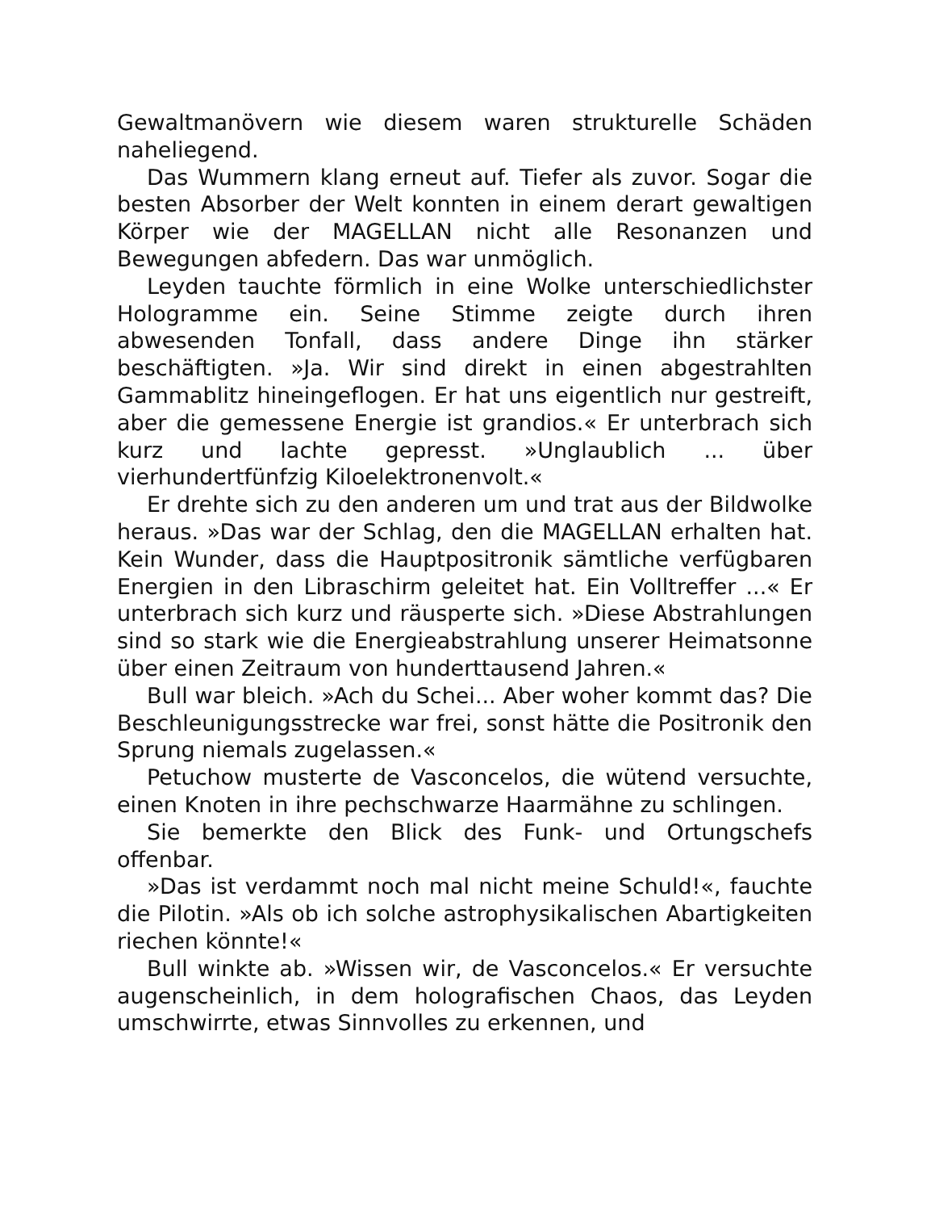Gewaltmanövern wie diesem waren strukturelle Schäden naheliegend.
Das Wummern klang erneut auf. Tiefer als zuvor. Sogar die besten Absorber der Welt konnten in einem derart gewaltigen Körper wie der MAGELLAN nicht alle Resonanzen und Bewegungen abfedern. Das war unmöglich.
Leyden tauchte förmlich in eine Wolke unterschiedlichster Hologramme ein. Seine Stimme zeigte durch ihren abwesenden Tonfall, dass andere Dinge ihn stärker beschäftigten. »Ja. Wir sind direkt in einen abgestrahlten Gammablitz hineingeflogen. Er hat uns eigentlich nur gestreift, aber die gemessene Energie ist grandios.« Er unterbrach sich kurz und lachte gepresst. »Unglaublich ... über vierhundertfünfzig Kiloelektronenvolt.«
Er drehte sich zu den anderen um und trat aus der Bildwolke heraus. »Das war der Schlag, den die MAGELLAN erhalten hat. Kein Wunder, dass die Hauptpositronik sämtliche verfügbaren Energien in den Libraschirm geleitet hat. Ein Volltreffer ...« Er unterbrach sich kurz und räusperte sich. »Diese Abstrahlungen sind so stark wie die Energieabstrahlung unserer Heimatsonne über einen Zeitraum von hunderttausend Jahren.«
Bull war bleich. »Ach du Schei... Aber woher kommt das? Die Beschleunigungsstrecke war frei, sonst hätte die Positronik den Sprung niemals zugelassen.«
Petuchow musterte de Vasconcelos, die wütend versuchte, einen Knoten in ihre pechschwarze Haarmähne zu schlingen.
Sie bemerkte den Blick des Funk- und Ortungschefs offenbar.
»Das ist verdammt noch mal nicht meine Schuld!«, fauchte die Pilotin. »Als ob ich solche astrophysikalischen Abartigkeiten riechen könnte!«
Bull winkte ab. »Wissen wir, de Vasconcelos.« Er versuchte augenscheinlich, in dem holografischen Chaos, das Leyden umschwirrte, etwas Sinnvolles zu erkennen, und